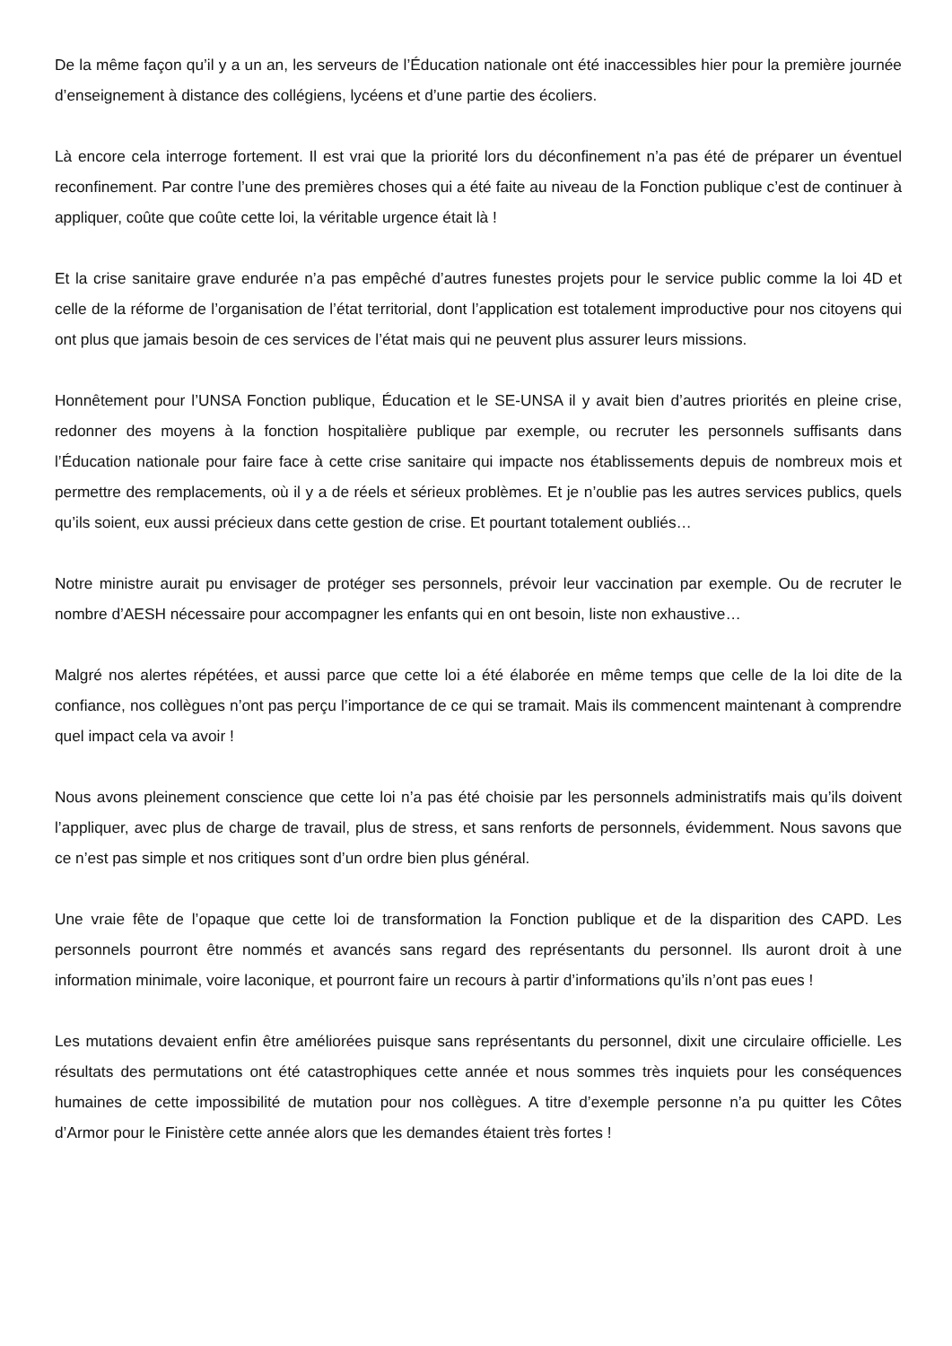De la même façon qu’il y a un an, les serveurs de l’Éducation nationale ont été inaccessibles hier pour la première journée d’enseignement à distance des collégiens, lycéens et d’une partie des écoliers.
Là encore cela interroge fortement. Il est vrai que la priorité lors du déconfinement n’a pas été de préparer un éventuel reconfinement. Par contre l’une des premières choses qui a été faite au niveau de la Fonction publique c’est de continuer à appliquer, coûte que coûte cette loi, la véritable urgence était là !
Et la crise sanitaire grave endurée n’a pas empêché d’autres funestes projets pour le service public comme la loi 4D et celle de la réforme de l’organisation de l’état territorial, dont l’application est totalement improductive pour nos citoyens qui ont plus que jamais besoin de ces services de l’état mais qui ne peuvent plus assurer leurs missions.
Honnêtement pour l’UNSA Fonction publique, Éducation et le SE-UNSA il y avait bien d’autres priorités en pleine crise, redonner des moyens à la fonction hospitalière publique par exemple, ou recruter les personnels suffisants dans l’Éducation nationale pour faire face à cette crise sanitaire qui impacte nos établissements depuis de nombreux mois et permettre des remplacements, où il y a de réels et sérieux problèmes. Et je n’oublie pas les autres services publics, quels qu’ils soient, eux aussi précieux dans cette gestion de crise. Et pourtant totalement oubliés…
Notre ministre aurait pu envisager de protéger ses personnels, prévoir leur vaccination par exemple. Ou de recruter le nombre d’AESH nécessaire pour accompagner les enfants qui en ont besoin, liste non exhaustive…
Malgré nos alertes répétées, et aussi parce que cette loi a été élaborée en même temps que celle de la loi dite de la confiance, nos collègues n’ont pas perçu l’importance de ce qui se tramait. Mais ils commencent maintenant à comprendre quel impact cela va avoir !
Nous avons pleinement conscience que cette loi n’a pas été choisie par les personnels administratifs mais qu’ils doivent l’appliquer, avec plus de charge de travail, plus de stress, et sans renforts de personnels, évidemment. Nous savons que ce n’est pas simple et nos critiques sont d’un ordre bien plus général.
Une vraie fête de l’opaque que cette loi de transformation la Fonction publique et de la disparition des CAPD. Les personnels pourront être nommés et avancés sans regard des représentants du personnel. Ils auront droit à une information minimale, voire laconique, et pourront faire un recours à partir d’informations qu’ils n’ont pas eues !
Les mutations devaient enfin être améliorées puisque sans représentants du personnel, dixit une circulaire officielle. Les résultats des permutations ont été catastrophiques cette année et nous sommes très inquiets pour les conséquences humaines de cette impossibilité de mutation pour nos collègues. A titre d’exemple personne n’a pu quitter les Côtes d’Armor pour le Finistère cette année alors que les demandes étaient très fortes !